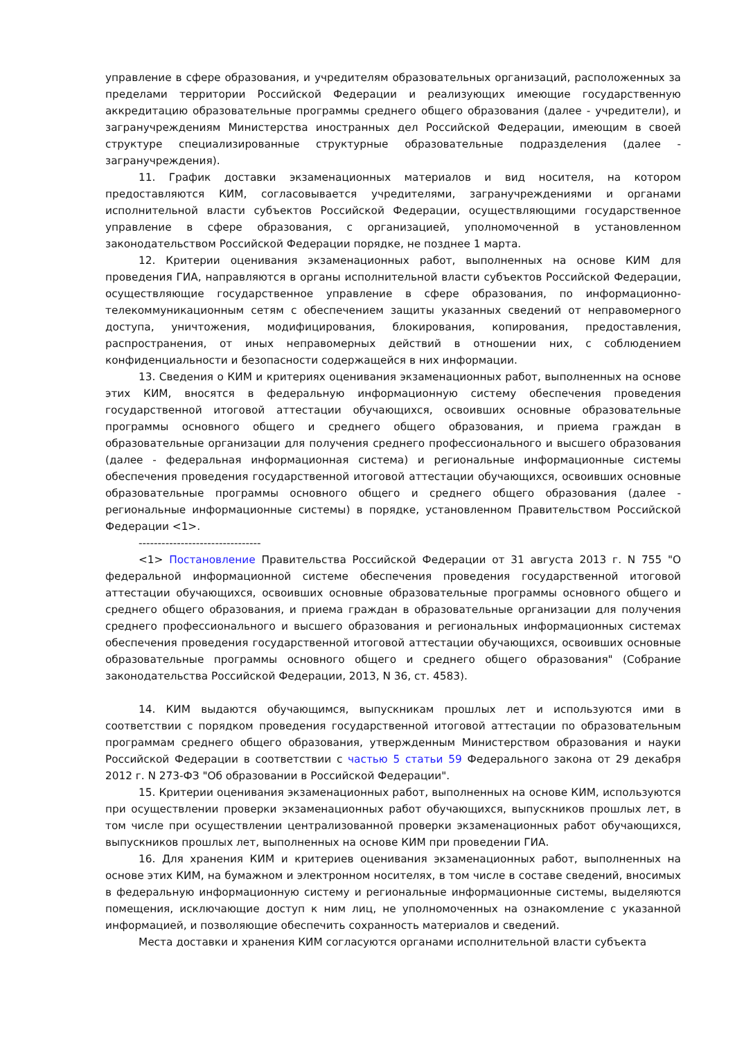управление в сфере образования, и учредителям образовательных организаций, расположенных за пределами территории Российской Федерации и реализующих имеющие государственную аккредитацию образовательные программы среднего общего образования (далее - учредители), и загранучреждениям Министерства иностранных дел Российской Федерации, имеющим в своей структуре специализированные структурные образовательные подразделения (далее - загранучреждения).
11. График доставки экзаменационных материалов и вид носителя, на котором предоставляются КИМ, согласовывается учредителями, загранучреждениями и органами исполнительной власти субъектов Российской Федерации, осуществляющими государственное управление в сфере образования, с организацией, уполномоченной в установленном законодательством Российской Федерации порядке, не позднее 1 марта.
12. Критерии оценивания экзаменационных работ, выполненных на основе КИМ для проведения ГИА, направляются в органы исполнительной власти субъектов Российской Федерации, осуществляющие государственное управление в сфере образования, по информационно-телекоммуникационным сетям с обеспечением защиты указанных сведений от неправомерного доступа, уничтожения, модифицирования, блокирования, копирования, предоставления, распространения, от иных неправомерных действий в отношении них, с соблюдением конфиденциальности и безопасности содержащейся в них информации.
13. Сведения о КИМ и критериях оценивания экзаменационных работ, выполненных на основе этих КИМ, вносятся в федеральную информационную систему обеспечения проведения государственной итоговой аттестации обучающихся, освоивших основные образовательные программы основного общего и среднего общего образования, и приема граждан в образовательные организации для получения среднего профессионального и высшего образования (далее - федеральная информационная система) и региональные информационные системы обеспечения проведения государственной итоговой аттестации обучающихся, освоивших основные образовательные программы основного общего и среднего общего образования (далее - региональные информационные системы) в порядке, установленном Правительством Российской Федерации <1>.
--------------------------------
<1> Постановление Правительства Российской Федерации от 31 августа 2013 г. N 755 "О федеральной информационной системе обеспечения проведения государственной итоговой аттестации обучающихся, освоивших основные образовательные программы основного общего и среднего общего образования, и приема граждан в образовательные организации для получения среднего профессионального и высшего образования и региональных информационных системах обеспечения проведения государственной итоговой аттестации обучающихся, освоивших основные образовательные программы основного общего и среднего общего образования" (Собрание законодательства Российской Федерации, 2013, N 36, ст. 4583).
14. КИМ выдаются обучающимся, выпускникам прошлых лет и используются ими в соответствии с порядком проведения государственной итоговой аттестации по образовательным программам среднего общего образования, утвержденным Министерством образования и науки Российской Федерации в соответствии с частью 5 статьи 59 Федерального закона от 29 декабря 2012 г. N 273-ФЗ "Об образовании в Российской Федерации".
15. Критерии оценивания экзаменационных работ, выполненных на основе КИМ, используются при осуществлении проверки экзаменационных работ обучающихся, выпускников прошлых лет, в том числе при осуществлении централизованной проверки экзаменационных работ обучающихся, выпускников прошлых лет, выполненных на основе КИМ при проведении ГИА.
16. Для хранения КИМ и критериев оценивания экзаменационных работ, выполненных на основе этих КИМ, на бумажном и электронном носителях, в том числе в составе сведений, вносимых в федеральную информационную систему и региональные информационные системы, выделяются помещения, исключающие доступ к ним лиц, не уполномоченных на ознакомление с указанной информацией, и позволяющие обеспечить сохранность материалов и сведений.
Места доставки и хранения КИМ согласуются органами исполнительной власти субъекта